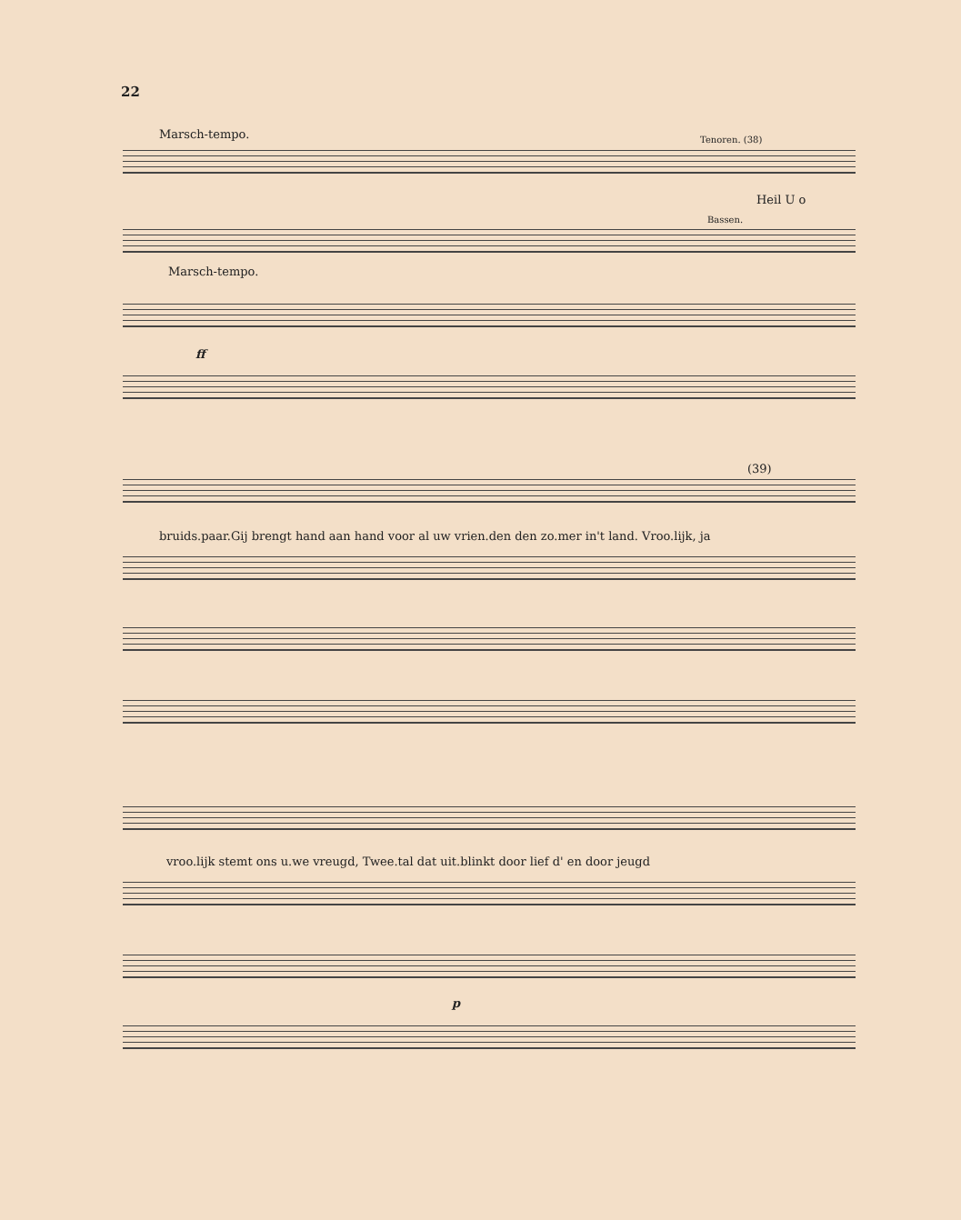22
Marsch-tempo. Tenoren. (38)
Heil U o
Bassen.
Marsch-tempo.
ff
(39)
bruids.paar.Gij brengt hand aan hand voor al uw vrien.den den zo.mer in't land. Vroo.lijk, ja
vroo.lijk stemt ons u.we vreugd, Twee.tal dat uit.blinkt door lief d' en door jeugd
p